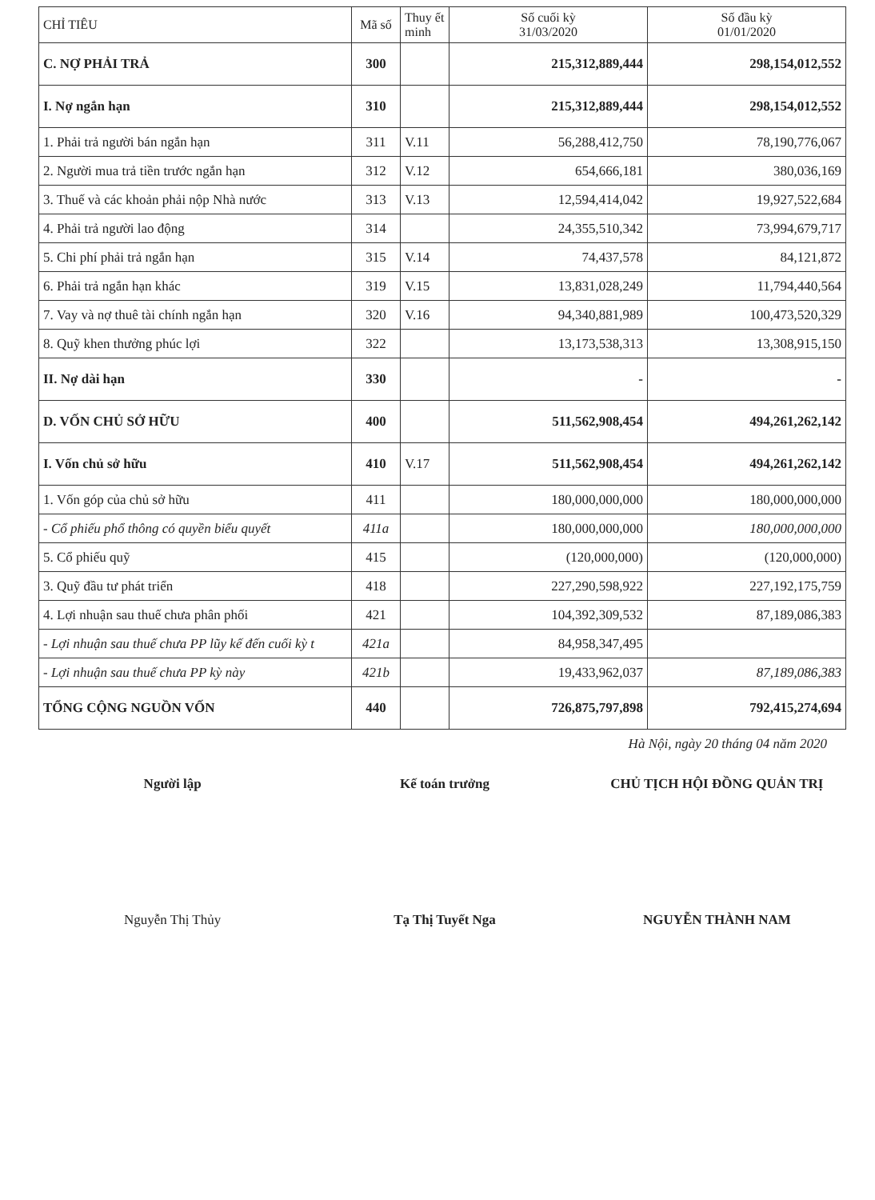| CHỈ TIÊU | Mã số | Thuy ết minh | Số cuối kỳ 31/03/2020 | Số đầu kỳ 01/01/2020 |
| --- | --- | --- | --- | --- |
| C. NỢ PHẢI TRẢ | 300 | | 215,312,889,444 | 298,154,012,552 |
| I. Nợ ngắn hạn | 310 | | 215,312,889,444 | 298,154,012,552 |
| 1. Phải trả người bán ngắn hạn | 311 | V.11 | 56,288,412,750 | 78,190,776,067 |
| 2. Người mua trả tiền trước ngắn hạn | 312 | V.12 | 654,666,181 | 380,036,169 |
| 3. Thuế và các khoản phải nộp Nhà nước | 313 | V.13 | 12,594,414,042 | 19,927,522,684 |
| 4. Phải trả người lao động | 314 | | 24,355,510,342 | 73,994,679,717 |
| 5. Chi phí phải trả ngắn hạn | 315 | V.14 | 74,437,578 | 84,121,872 |
| 6. Phải trả ngắn hạn khác | 319 | V.15 | 13,831,028,249 | 11,794,440,564 |
| 7. Vay và nợ thuê tài chính ngắn hạn | 320 | V.16 | 94,340,881,989 | 100,473,520,329 |
| 8. Quỹ khen thưởng phúc lợi | 322 | | 13,173,538,313 | 13,308,915,150 |
| II. Nợ dài hạn | 330 | | - | - |
| D. VỐN CHỦ SỞ HỮU | 400 | | 511,562,908,454 | 494,261,262,142 |
| I. Vốn chủ sở hữu | 410 | V.17 | 511,562,908,454 | 494,261,262,142 |
| 1. Vốn góp của chủ sở hữu | 411 | | 180,000,000,000 | 180,000,000,000 |
| - Cổ phiếu phổ thông có quyền biểu quyết | 411a | | 180,000,000,000 | 180,000,000,000 |
| 5. Cổ phiếu quỹ | 415 | | (120,000,000) | (120,000,000) |
| 3. Quỹ đầu tư phát triển | 418 | | 227,290,598,922 | 227,192,175,759 |
| 4. Lợi nhuận sau thuế chưa phân phối | 421 | | 104,392,309,532 | 87,189,086,383 |
| - Lợi nhuận sau thuế chưa PP lũy kế đến cuối kỳ t | 421a | | 84,958,347,495 | |
| - Lợi nhuận sau thuế chưa PP kỳ này | 421b | | 19,433,962,037 | 87,189,086,383 |
| TỔNG CỘNG NGUỒN VỐN | 440 | | 726,875,797,898 | 792,415,274,694 |
Hà Nội, ngày 20 tháng 04 năm 2020
Người lập
Nguyễn Thị Thủy
Kế toán trưởng
Tạ Thị Tuyết Nga
CHỦ TỊCH HỘI ĐỒNG QUẢN TRỊ
NGUYỄN THÀNH NAM